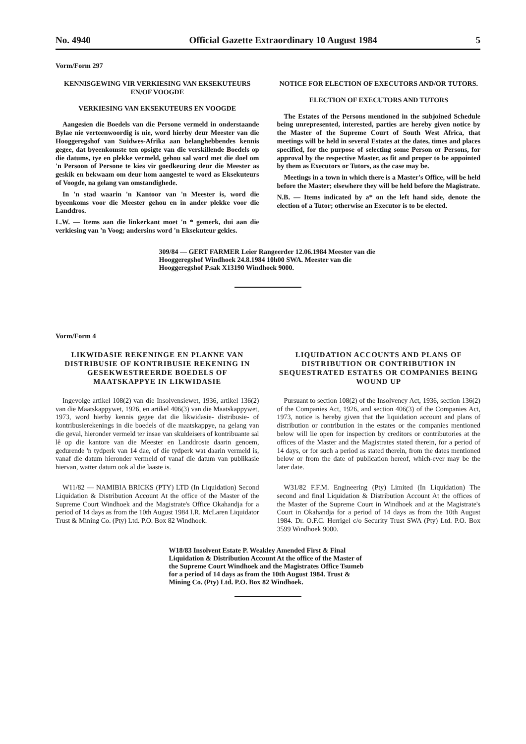No. 4940 Official Gazette Extraordinary 10 August 1984 5
Vorm/Form 297
KENNISGEWING VIR VERKIESING VAN EKSEKUTEURS EN/OF VOOGDE
VERKIESING VAN EKSEKUTEURS EN VOOGDE
Aangesien die Boedels van die Persone vermeld in onderstaande Bylae nie verteenwoordig is nie, word hierby deur Meester van die Hooggeregshof van Suidwes-Afrika aan belanghebbendes kennis gegee, dat byeenkomste ten opsigte van die verskillende Boedels op die datums, tye en plekke vermeld, gehou sal word met die doel om 'n Persoon of Persone te kies vir goedkeuring deur die Meester as geskik en bekwaam om deur hom aangestel te word as Eksekuteurs of Voogde, na gelang van omstandighede.
In 'n stad waarin 'n Kantoor van 'n Meester is, word die byeenkoms voor die Meester gehou en in ander plekke voor die Landdros.
L.W. — Items aan die linkerkant moet 'n * gemerk, dui aan die verkiesing van 'n Voog; andersins word 'n Eksekuteur gekies.
NOTICE FOR ELECTION OF EXECUTORS AND/OR TUTORS.
ELECTION OF EXECUTORS AND TUTORS
The Estates of the Persons mentioned in the subjoined Schedule being unrepresented, interested, parties are hereby given notice by the Master of the Supreme Court of South West Africa, that meetings will be held in several Estates at the dates, times and places specified, for the purpose of selecting some Person or Persons, for approval by the respective Master, as fit and proper to be appointed by them as Executors or Tutors, as the case may be.
Meetings in a town in which there is a Master's Office, will be held before the Master; elsewhere they will be held before the Magistrate.
N.B. — Items indicated by a* on the left hand side, denote the election of a Tutor; otherwise an Executor is to be elected.
309/84 — GERT FARMER Leier Rangeerder 12.06.1984 Meester van die Hooggeregshof Windhoek 24.8.1984 10h00 SWA. Meester van die Hooggeregshof P.sak X13190 Windhoek 9000.
Vorm/Form 4
LIKWIDASIE REKENINGE EN PLANNE VAN DISTRIBUSIE OF KONTRIBUSIE REKENING IN GESEKWESTREERDE BOEDELS OF MAATSKAPPYE IN LIKWIDASIE
Ingevolge artikel 108(2) van die Insolvensiewet, 1936, artikel 136(2) van die Maatskappywet, 1926, en artikel 406(3) van die Maatskappywet, 1973, word hierby kennis gegee dat die likwidasie- distribusie- of kontribusierekenings in die boedels of die maatskappye, na gelang van die geval, hieronder vermeld ter insae van skuldeisers of kontribuante sal lê op die kantore van die Meester en Landdroste daarin genoem, gedurende 'n tydperk van 14 dae, of die tydperk wat daarin vermeld is, vanaf die datum hieronder vermeld of vanaf die datum van publikasie hiervan, watter datum ook al die laaste is.
W11/82 — NAMIBIA BRICKS (PTY) LTD (In Liquidation) Second Liquidation & Distribution Account At the office of the Master of the Supreme Court Windhoek and the Magistrate's Office Okahandja for a period of 14 days as from the 10th August 1984 I.R. McLaren Liquidator Trust & Mining Co. (Pty) Ltd. P.O. Box 82 Windhoek.
LIQUIDATION ACCOUNTS AND PLANS OF DISTRIBUTION OR CONTRIBUTION IN SEQUESTRATED ESTATES OR COMPANIES BEING WOUND UP
Pursuant to section 108(2) of the Insolvency Act, 1936, section 136(2) of the Companies Act, 1926, and section 406(3) of the Companies Act, 1973, notice is hereby given that the liquidation account and plans of distribution or contribution in the estates or the companies mentioned below will lie open for inspection by creditors or contributories at the offices of the Master and the Magistrates stated therein, for a period of 14 days, or for such a period as stated therein, from the dates mentioned below or from the date of publication hereof, which-ever may be the later date.
W31/82 F.F.M. Engineering (Pty) Limited (In Liquidation) The second and final Liquidation & Distribution Account At the offices of the Master of the Supreme Court in Windhoek and at the Magistrate's Court in Okahandja for a period of 14 days as from the 10th August 1984. Dr. O.F.C. Herrigel c/o Security Trust SWA (Pty) Ltd. P.O. Box 3599 Windhoek 9000.
W18/83 Insolvent Estate P. Weakley Amended First & Final Liquidation & Distribution Account At the office of the Master of the Supreme Court Windhoek and the Magistrates Office Tsumeb for a period of 14 days as from the 10th August 1984. Trust & Mining Co. (Pty) Ltd. P.O. Box 82 Windhoek.